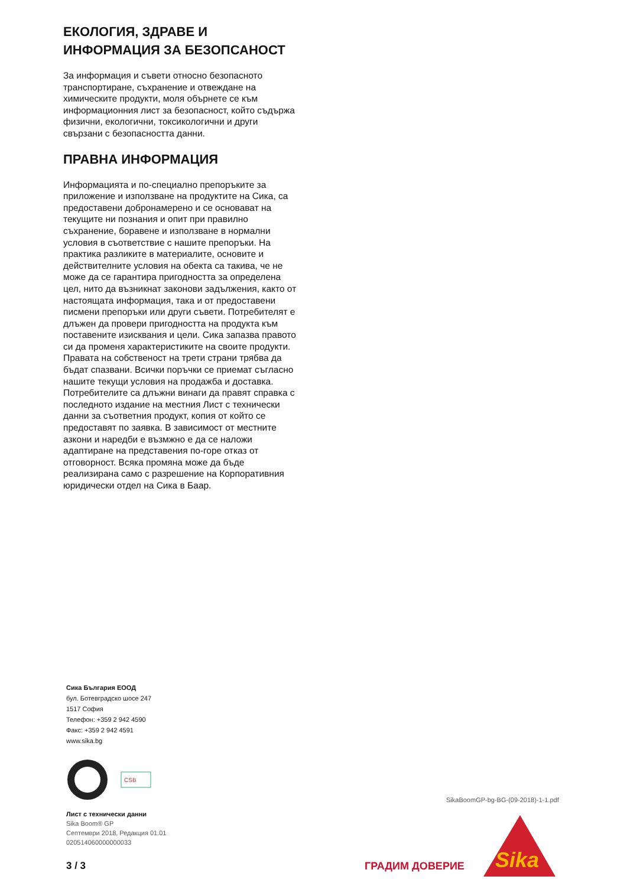ЕКОЛОГИЯ, ЗДРАВЕ И ИНФОРМАЦИЯ ЗА БЕЗОПСАНОСТ
За информация и съвети относно безопасното транспортиране, съхранение и отвеждане на химическите продукти, моля обърнете се към информационния лист за безопасност, който съдържа физични, екологични, токсикологични и други свързани с безопасността данни.
ПРАВНА ИНФОРМАЦИЯ
Информацията и по-специално препоръките за приложение и използване на продуктите на Сика, са предоставени добронамерено и се основават на текущите ни познания и опит при правилно съхранение, боравене и използване в нормални условия в съответствие с нашите препоръки. На практика разликите в материалите, основите и действителните условия на обекта са такива, че не може да се гарантира пригодността за определена цел, нито да възникнат законови задължения, както от настоящата информация, така и от предоставени писмени препоръки или други съвети. Потребителят е длъжен да провери пригодността на продукта към поставените изисквания и цели. Сика запазва правото си да променя характеристиките на своите продукти. Правата на собственост на трети страни трябва да бъдат спазвани. Всички поръчки се приемат съгласно нашите текущи условия на продажба и доставка. Потребителите са длъжни винаги да правят справка с последното издание на местния Лист с технически данни за съответния продукт, копия от който се предоставят по заявка. В зависимост от местните азкони и наредби е възмжно е да се наложи адаптиране на представения по-горе отказ от отговорност. Всяка промяна може да бъде реализирана само с разрешение на Корпоративния юридически отдел на Сика в Баар.
Сика България ЕООД
бул. Ботевградско шосе 247
1517 София
Телефон: +359 2 942 4590
Факс: +359 2 942 4591
www.sika.bg
CSB
SikaBoomGP-bg-BG-(09-2018)-1-1.pdf
Лист с технически данни
Sika Boom® GP
Септември 2018, Редакция 01.01
020514060000000033
3 / 3 ГРАДИМ ДОВЕРИЕ
Sika